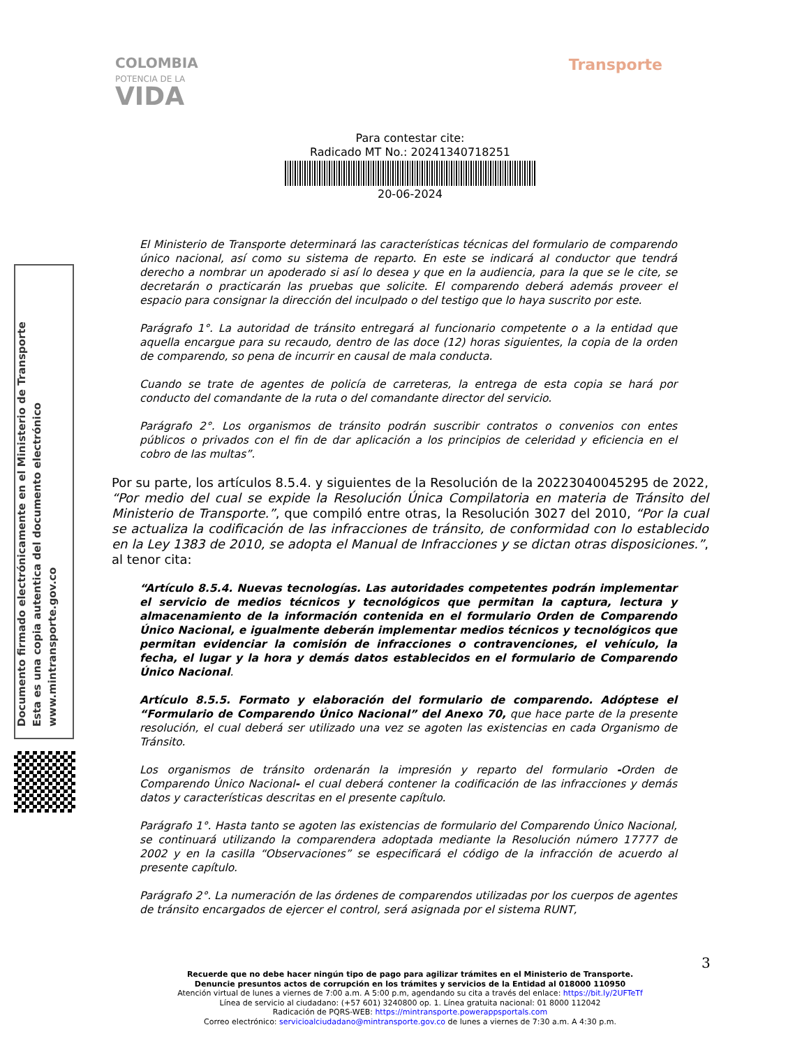COLOMBIA
POTENCIA DE LA
VIDA
Transporte
Para contestar cite:
Radicado MT No.: 20241340718251
20-06-2024
Documento firmado electrónicamente en el Ministerio de Transporte
Esta es una copia autentica del documento electrónico
www.mintransporte.gov.co
El Ministerio de Transporte determinará las características técnicas del formulario de comparendo único nacional, así como su sistema de reparto. En este se indicará al conductor que tendrá derecho a nombrar un apoderado si así lo desea y que en la audiencia, para la que se le cite, se decretarán o practicarán las pruebas que solicite. El comparendo deberá además proveer el espacio para consignar la dirección del inculpado o del testigo que lo haya suscrito por este.
Parágrafo 1°. La autoridad de tránsito entregará al funcionario competente o a la entidad que aquella encargue para su recaudo, dentro de las doce (12) horas siguientes, la copia de la orden de comparendo, so pena de incurrir en causal de mala conducta.
Cuando se trate de agentes de policía de carreteras, la entrega de esta copia se hará por conducto del comandante de la ruta o del comandante director del servicio.
Parágrafo 2°. Los organismos de tránsito podrán suscribir contratos o convenios con entes públicos o privados con el fin de dar aplicación a los principios de celeridad y eficiencia en el cobro de las multas”.
Por su parte, los artículos 8.5.4. y siguientes de la Resolución de la 20223040045295 de 2022, “Por medio del cual se expide la Resolución Única Compilatoria en materia de Tránsito del Ministerio de Transporte.”, que compiló entre otras, la Resolución 3027 del 2010, “Por la cual se actualiza la codificación de las infracciones de tránsito, de conformidad con lo establecido en la Ley 1383 de 2010, se adopta el Manual de Infracciones y se dictan otras disposiciones.”, al tenor cita:
“Artículo 8.5.4. Nuevas tecnologías. Las autoridades competentes podrán implementar el servicio de medios técnicos y tecnológicos que permitan la captura, lectura y almacenamiento de la información contenida en el formulario Orden de Comparendo Único Nacional, e igualmente deberán implementar medios técnicos y tecnológicos que permitan evidenciar la comisión de infracciones o contravenciones, el vehículo, la fecha, el lugar y la hora y demás datos establecidos en el formulario de Comparendo Único Nacional.
Artículo 8.5.5. Formato y elaboración del formulario de comparendo. Adóptese el “Formulario de Comparendo Único Nacional” del Anexo 70, que hace parte de la presente resolución, el cual deberá ser utilizado una vez se agoten las existencias en cada Organismo de Tránsito.
Los organismos de tránsito ordenarán la impresión y reparto del formulario -Orden de Comparendo Único Nacional- el cual deberá contener la codificación de las infracciones y demás datos y características descritas en el presente capítulo.
Parágrafo 1°. Hasta tanto se agoten las existencias de formulario del Comparendo Único Nacional, se continuará utilizando la comparendera adoptada mediante la Resolución número 17777 de 2002 y en la casilla “Observaciones” se especificará el código de la infracción de acuerdo al presente capítulo.
Parágrafo 2°. La numeración de las órdenes de comparendos utilizadas por los cuerpos de agentes de tránsito encargados de ejercer el control, será asignada por el sistema RUNT,
3
Recuerde que no debe hacer ningún tipo de pago para agilizar trámites en el Ministerio de Transporte.
Denuncie presuntos actos de corrupción en los trámites y servicios de la Entidad al 018000 110950
Atención virtual de lunes a viernes de 7:00 a.m. A 5:00 p.m, agendando su cita a través del enlace: https://bit.ly/2UFTeTf
Línea de servicio al ciudadano: (+57 601) 3240800 op. 1. Línea gratuita nacional: 01 8000 112042
Radicación de PQRS-WEB: https://mintransporte.powerappsportals.com
Correo electrónico: servicioalciudadano@mintransporte.gov.co de lunes a viernes de 7:30 a.m. A 4:30 p.m.